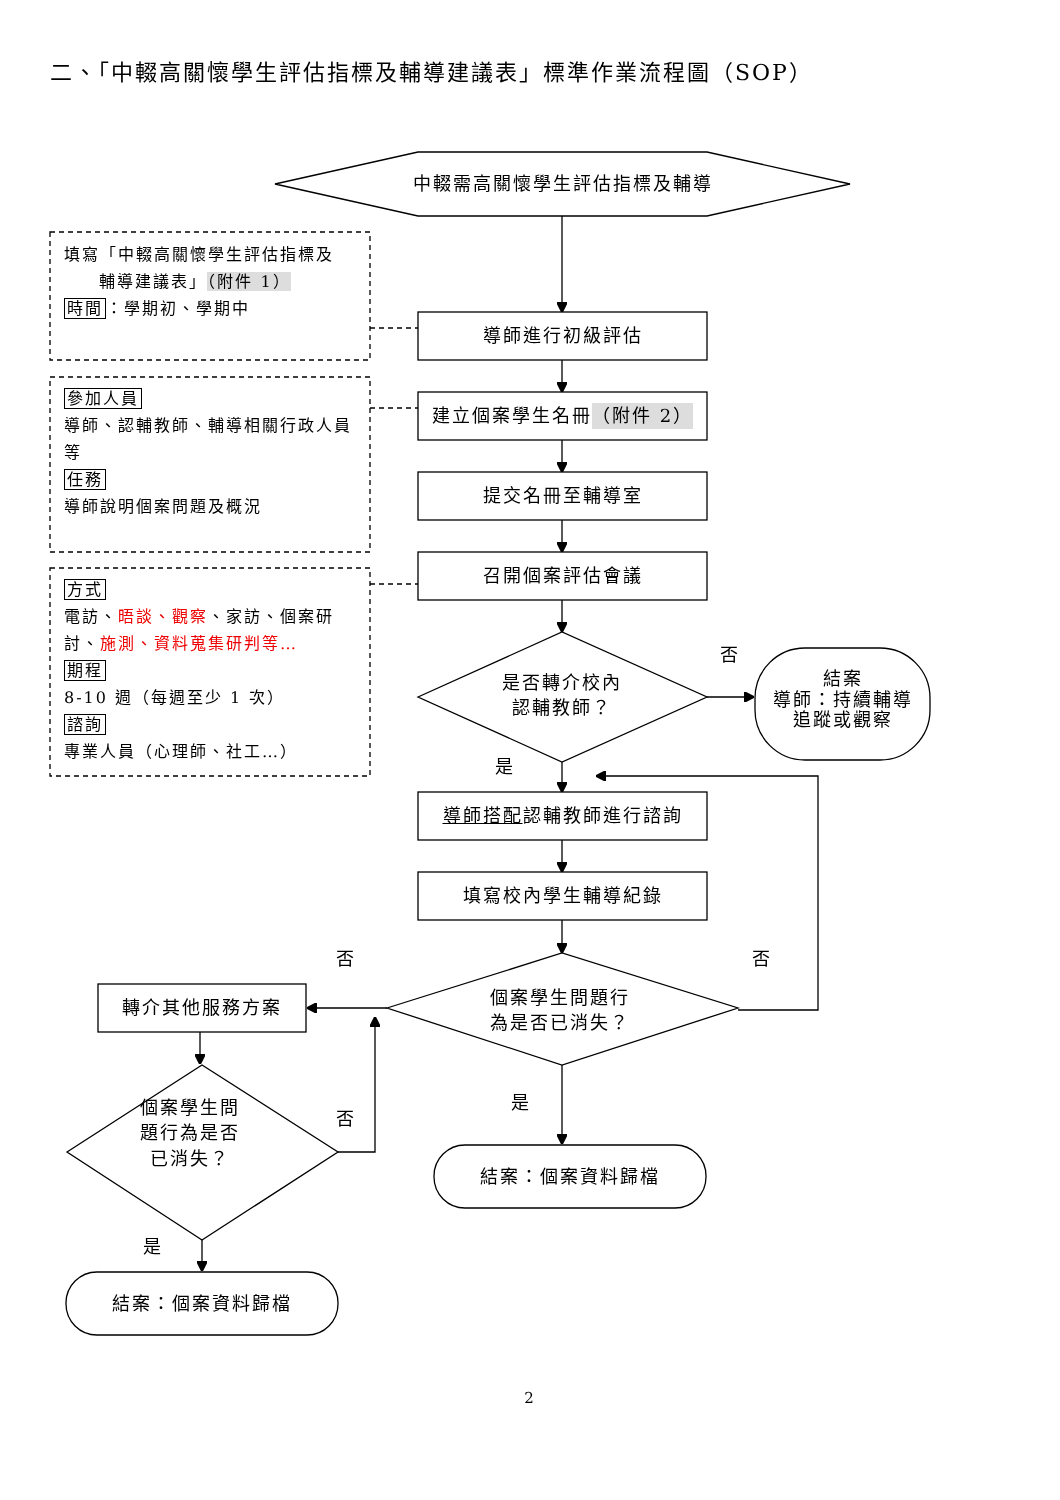二、「中輟高關懷學生評估指標及輔導建議表」標準作業流程圖（SOP）
中輟需高關懷學生評估指標及輔導
填寫「中輟高關懷學生評估指標及
輔導建議表」（附件 1）
時間：學期初、學期中
導師進行初級評估
參加人員
導師、認輔教師、輔導相關行政人員等
任務
導師說明個案問題及概況
建立個案學生名冊 （附件 2）
提交名冊至輔導室
方式
電訪、晤談、觀察、家訪、個案研討、施測、資料蒐集研判等…
期程
8-10 週（每週至少 1 次）
諮詢
專業人員（心理師、社工…）
召開個案評估會議
是否轉介校內
認輔教師？
否
結案
導師：持續輔導追蹤或觀察
是
導師搭配 認輔教師進行諮詢
填寫校內學生輔導紀錄
否
否
個案學生問題行
為是否已消失？
轉介其他服務方案
個案學生問
題行為是否
已消失？
否
是
結案：個案資料歸檔
是
結案：個案資料歸檔
2